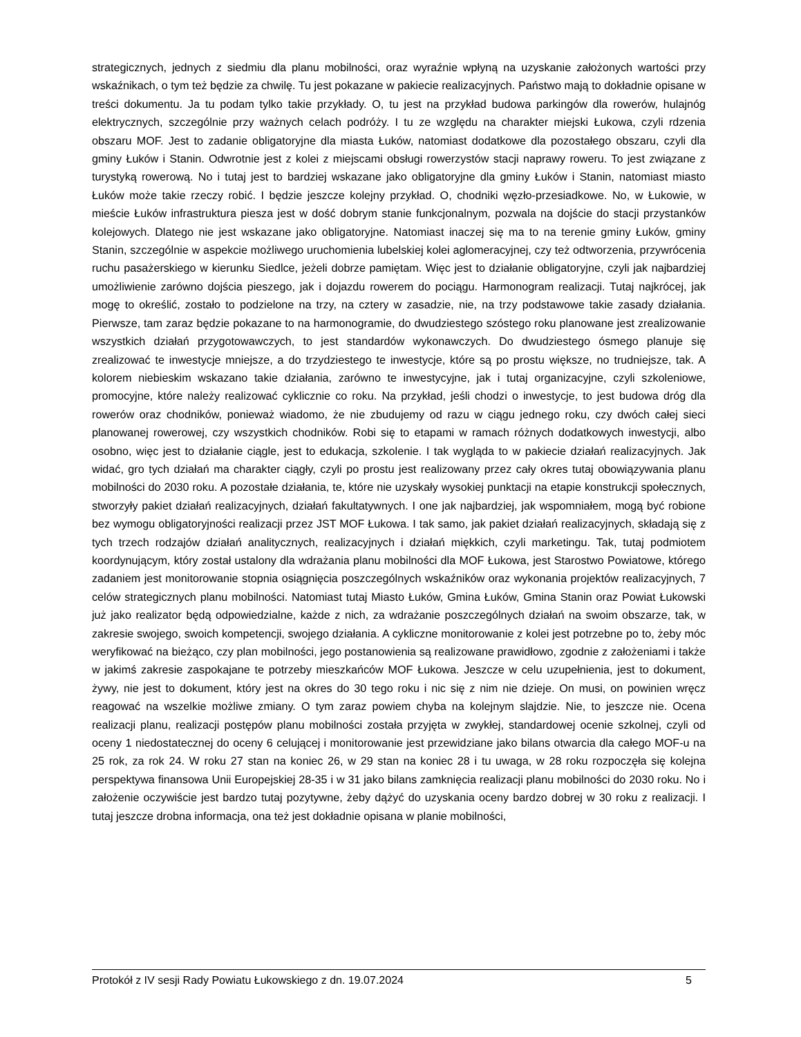strategicznych, jednych z siedmiu dla planu mobilności, oraz wyraźnie wpłyną na uzyskanie założonych wartości przy wskaźnikach, o tym też będzie za chwilę. Tu jest pokazane w pakiecie realizacyjnych. Państwo mają to dokładnie opisane w treści dokumentu. Ja tu podam tylko takie przykłady. O, tu jest na przykład budowa parkingów dla rowerów, hulajnóg elektrycznych, szczególnie przy ważnych celach podróży. I tu ze względu na charakter miejski Łukowa, czyli rdzenia obszaru MOF. Jest to zadanie obligatoryjne dla miasta Łuków, natomiast dodatkowe dla pozostałego obszaru, czyli dla gminy Łuków i Stanin. Odwrotnie jest z kolei z miejscami obsługi rowerzystów stacji naprawy roweru. To jest związane z turystyką rowerową. No i tutaj jest to bardziej wskazane jako obligatoryjne dla gminy Łuków i Stanin, natomiast miasto Łuków może takie rzeczy robić. I będzie jeszcze kolejny przykład. O, chodniki węzło-przesiadkowe. No, w Łukowie, w mieście Łuków infrastruktura piesza jest w dość dobrym stanie funkcjonalnym, pozwala na dojście do stacji przystanków kolejowych. Dlatego nie jest wskazane jako obligatoryjne. Natomiast inaczej się ma to na terenie gminy Łuków, gminy Stanin, szczególnie w aspekcie możliwego uruchomienia lubelskiej kolei aglomeracyjnej, czy też odtworzenia, przywrócenia ruchu pasażerskiego w kierunku Siedlce, jeżeli dobrze pamiętam. Więc jest to działanie obligatoryjne, czyli jak najbardziej umożliwienie zarówno dojścia pieszego, jak i dojazdu rowerem do pociągu. Harmonogram realizacji. Tutaj najkrócej, jak mogę to określić, zostało to podzielone na trzy, na cztery w zasadzie, nie, na trzy podstawowe takie zasady działania. Pierwsze, tam zaraz będzie pokazane to na harmonogramie, do dwudziestego szóstego roku planowane jest zrealizowanie wszystkich działań przygotowawczych, to jest standardów wykonawczych. Do dwudziestego ósmego planuje się zrealizować te inwestycje mniejsze, a do trzydziestego te inwestycje, które są po prostu większe, no trudniejsze, tak. A kolorem niebieskim wskazano takie działania, zarówno te inwestycyjne, jak i tutaj organizacyjne, czyli szkoleniowe, promocyjne, które należy realizować cyklicznie co roku. Na przykład, jeśli chodzi o inwestycje, to jest budowa dróg dla rowerów oraz chodników, ponieważ wiadomo, że nie zbudujemy od razu w ciągu jednego roku, czy dwóch całej sieci planowanej rowerowej, czy wszystkich chodników. Robi się to etapami w ramach różnych dodatkowych inwestycji, albo osobno, więc jest to działanie ciągle, jest to edukacja, szkolenie. I tak wygląda to w pakiecie działań realizacyjnych. Jak widać, gro tych działań ma charakter ciągły, czyli po prostu jest realizowany przez cały okres tutaj obowiązywania planu mobilności do 2030 roku. A pozostałe działania, te, które nie uzyskały wysokiej punktacji na etapie konstrukcji społecznych, stworzyły pakiet działań realizacyjnych, działań fakultatywnych. I one jak najbardziej, jak wspomniałem, mogą być robione bez wymogu obligatoryjności realizacji przez JST MOF Łukowa. I tak samo, jak pakiet działań realizacyjnych, składają się z tych trzech rodzajów działań analitycznych, realizacyjnych i działań miękkich, czyli marketingu. Tak, tutaj podmiotem koordynującym, który został ustalony dla wdrażania planu mobilności dla MOF Łukowa, jest Starostwo Powiatowe, którego zadaniem jest monitorowanie stopnia osiągnięcia poszczególnych wskaźników oraz wykonania projektów realizacyjnych, 7 celów strategicznych planu mobilności. Natomiast tutaj Miasto Łuków, Gmina Łuków, Gmina Stanin oraz Powiat Łukowski już jako realizator będą odpowiedzialne, każde z nich, za wdrażanie poszczególnych działań na swoim obszarze, tak, w zakresie swojego, swoich kompetencji, swojego działania. A cykliczne monitorowanie z kolei jest potrzebne po to, żeby móc weryfikować na bieżąco, czy plan mobilności, jego postanowienia są realizowane prawidłowo, zgodnie z założeniami i także w jakimś zakresie zaspokajane te potrzeby mieszkańców MOF Łukowa. Jeszcze w celu uzupełnienia, jest to dokument, żywy, nie jest to dokument, który jest na okres do 30 tego roku i nic się z nim nie dzieje. On musi, on powinien wręcz reagować na wszelkie możliwe zmiany. O tym zaraz powiem chyba na kolejnym slajdzie. Nie, to jeszcze nie. Ocena realizacji planu, realizacji postępów planu mobilności została przyjęta w zwykłej, standardowej ocenie szkolnej, czyli od oceny 1 niedostatecznej do oceny 6 celującej i monitorowanie jest przewidziane jako bilans otwarcia dla całego MOF-u na 25 rok, za rok 24. W roku 27 stan na koniec 26, w 29 stan na koniec 28 i tu uwaga, w 28 roku rozpoczęła się kolejna perspektywa finansowa Unii Europejskiej 28-35 i w 31 jako bilans zamknięcia realizacji planu mobilności do 2030 roku. No i założenie oczywiście jest bardzo tutaj pozytywne, żeby dążyć do uzyskania oceny bardzo dobrej w 30 roku z realizacji. I tutaj jeszcze drobna informacja, ona też jest dokładnie opisana w planie mobilności,
Protokół z IV sesji Rady Powiatu Łukowskiego z dn. 19.07.2024 5